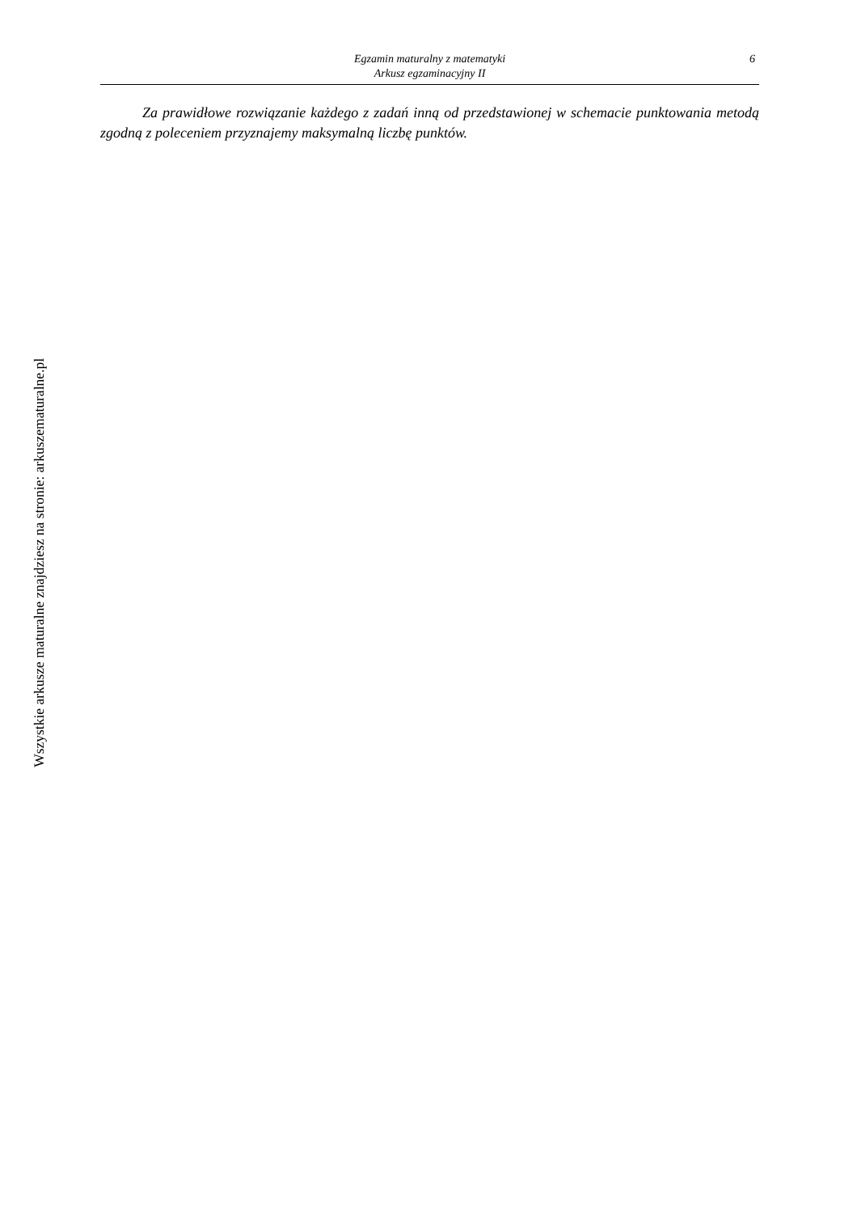6 Egzamin maturalny z matematyki
Arkusz egzaminacyjny II
Za prawidłowe rozwiązanie każdego z zadań inną od przedstawionej w schemacie punktowania metodą zgodną z poleceniem przyznajemy maksymalną liczbę punktów.
Wszystkie arkusze maturalne znajdziesz na stronie: arkuszematuralne.pl